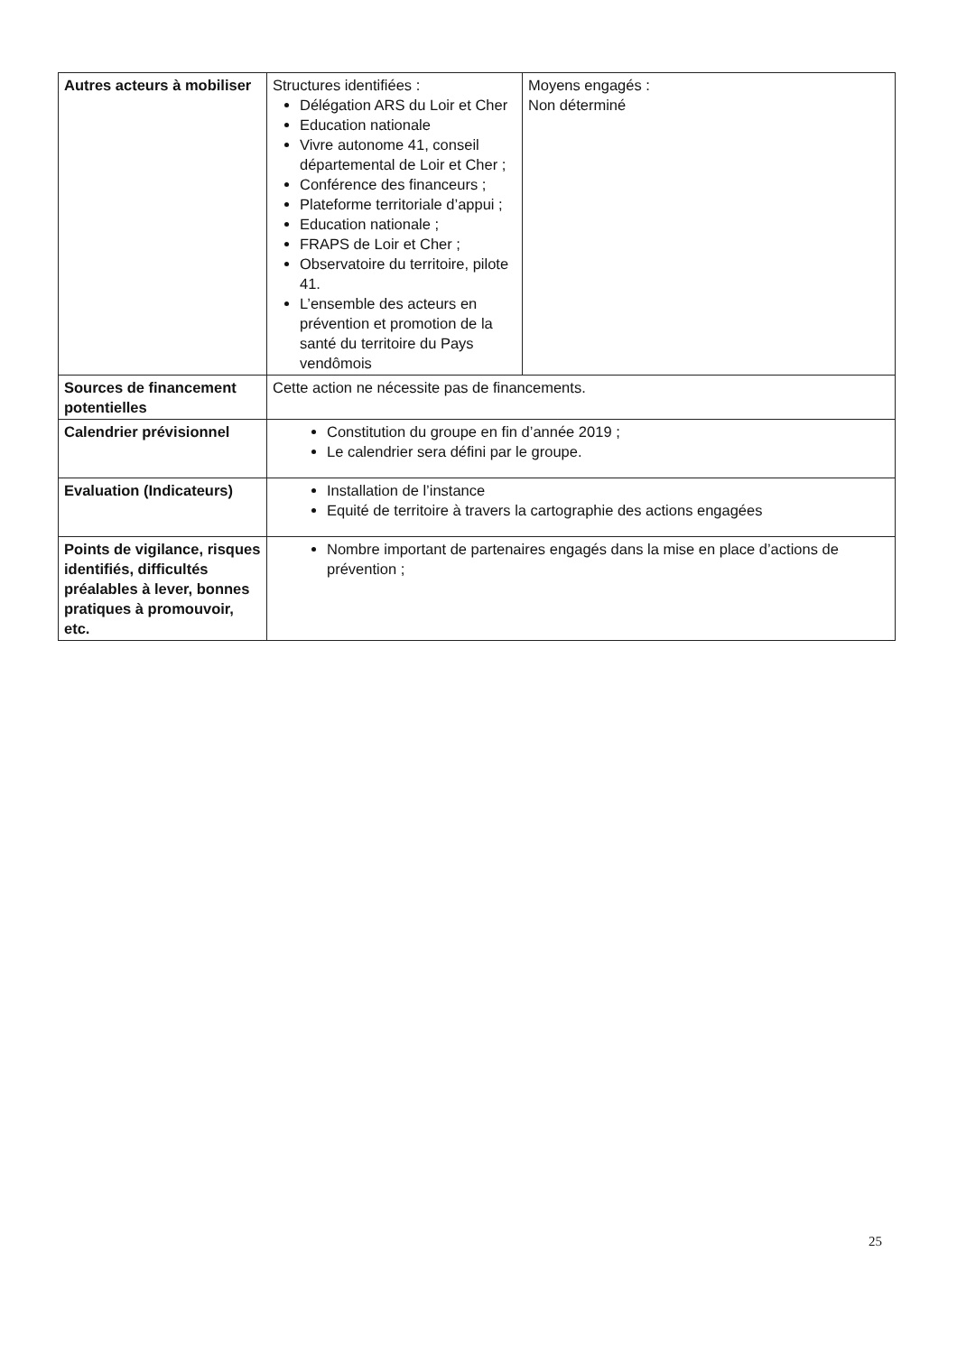| Autres acteurs à mobiliser | Structures identifiées : Délégation ARS du Loir et Cher Education nationale Vivre autonome 41, conseil départemental de Loir et Cher ; Conférence des financeurs ; Plateforme territoriale d’appui ; Education nationale ; FRAPS de Loir et Cher ; Observatoire du territoire, pilote 41. L’ensemble des acteurs en prévention et promotion de la santé du territoire du Pays vendômois | Moyens engagés : Non déterminé |
| Sources de financement potentielles | Cette action ne nécessite pas de financements. | |
| Calendrier prévisionnel | Constitution du groupe en fin d’année 2019 ; Le calendrier sera défini par le groupe. | |
| Evaluation (Indicateurs) | Installation de l’instance Equité de territoire à travers la cartographie des actions engagées | |
| Points de vigilance, risques identifiés, difficultés préalables à lever, bonnes pratiques à promouvoir, etc. | Nombre important de partenaires engagés dans la mise en place d’actions de prévention ; | |
25